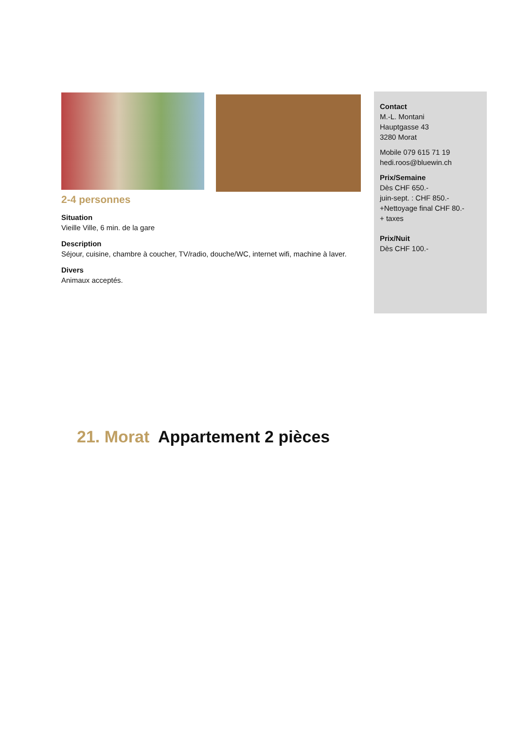2-4 personnes
Situation
Vieille Ville, 6 min. de la gare
Description
Séjour, cuisine, chambre à coucher, TV/radio, douche/WC, internet wifi, machine à laver.
Divers
Animaux acceptés.
Contact
M.-L. Montani
Hauptgasse 43
3280 Morat
Mobile 079 615 71 19
hedi.roos@bluewin.ch
Prix/Semaine
Dès CHF 650.-
juin-sept. : CHF 850.-
+Nettoyage final CHF 80.-
+ taxes
Prix/Nuit
Dès CHF 100.-
21. Morat Appartement 2 pièces